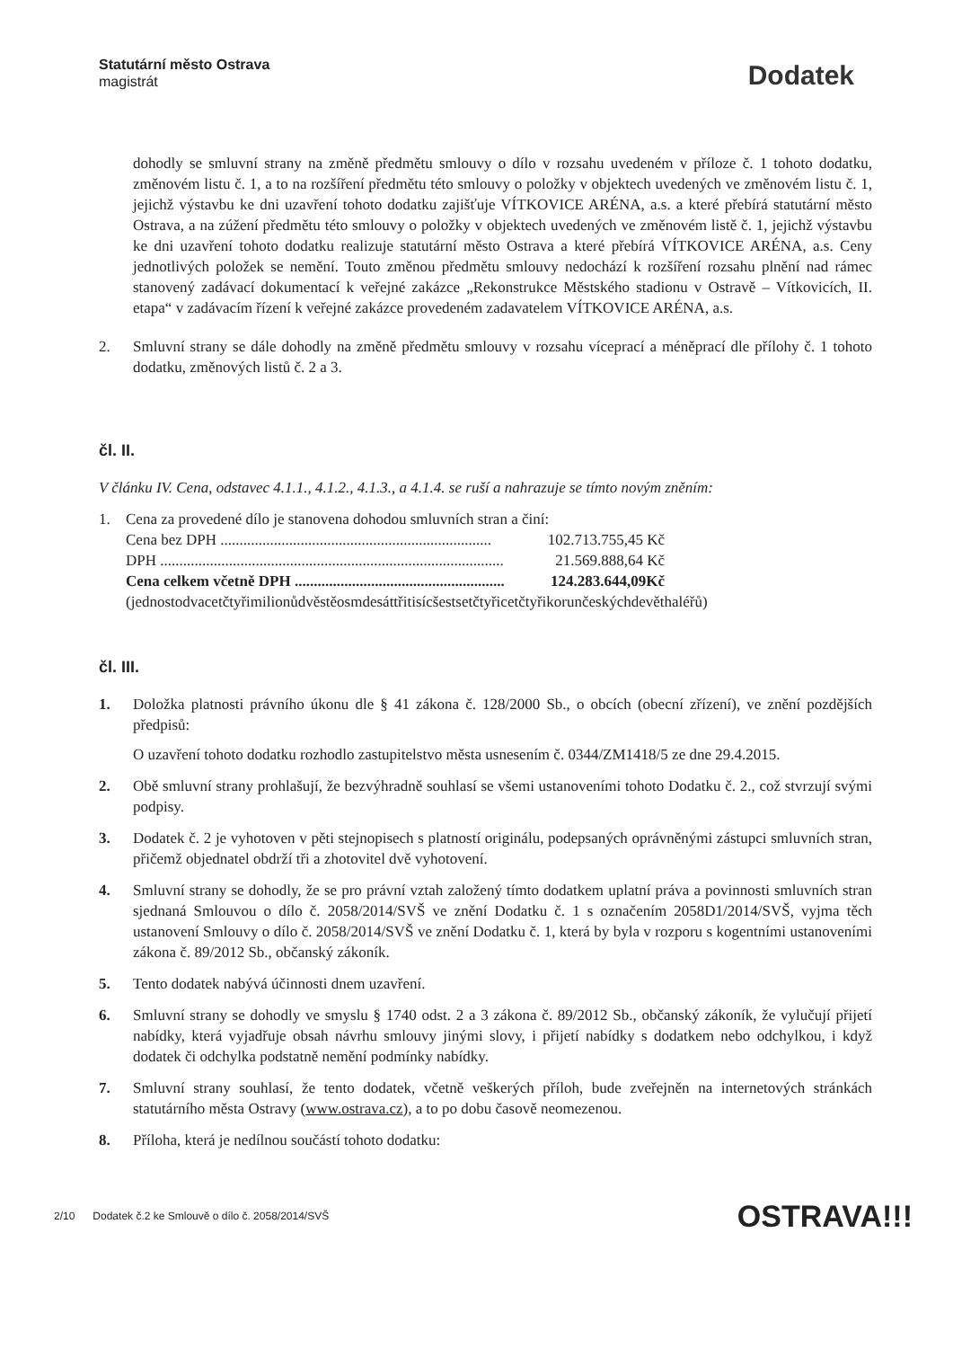Statutární město Ostrava
magistrát
Dodatek
dohodly se smluvní strany na změně předmětu smlouvy o dílo v rozsahu uvedeném v příloze č. 1 tohoto dodatku, změnovém listu č. 1, a to na rozšíření předmětu této smlouvy o položky v objektech uvedených ve změnovém listu č. 1, jejichž výstavbu ke dni uzavření tohoto dodatku zajišťuje VÍTKOVICE ARÉNA, a.s. a které přebírá statutární město Ostrava, a na zúžení předmětu této smlouvy o položky v objektech uvedených ve změnovém listě č. 1, jejichž výstavbu ke dni uzavření tohoto dodatku realizuje statutární město Ostrava a které přebírá VÍTKOVICE ARÉNA, a.s. Ceny jednotlivých položek se nemění. Touto změnou předmětu smlouvy nedochází k rozšíření rozsahu plnění nad rámec stanovený zadávací dokumentací k veřejné zakázce „Rekonstrukce Městského stadionu v Ostravě – Vítkovicích, II. etapa“ v zadávacím řízení k veřejné zakázce provedeném zadavatelem VÍTKOVICE ARÉNA, a.s.
2. Smluvní strany se dále dohodly na změně předmětu smlouvy v rozsahu víceprací a méněprací dle přílohy č. 1 tohoto dodatku, změnových listů č. 2 a 3.
čl. II.
V článku IV. Cena, odstavec 4.1.1., 4.1.2., 4.1.3., a 4.1.4. se ruší a nahrazuje se tímto novým zněním:
1. Cena za provedené dílo je stanovena dohodou smluvních stran a činí:
Cena bez DPH ....................................................................... 102.713.755,45 Kč
DPH .......................................................................................... 21.569.888,64 Kč
Cena celkem včetně DPH ....................................................... 124.283.644,09Kč
(jednostodvacetčtyřimilionůdvěstěosmdesáttřitisícšestsetčtyřicetčtyřikorunčeskýchdevěthaléřů)
čl. III.
1. Doložka platnosti právního úkonu dle § 41 zákona č. 128/2000 Sb., o obcích (obecní zřízení), ve znění pozdějších předpisů:
O uzavření tohoto dodatku rozhodlo zastupitelstvo města usnesením č. 0344/ZM1418/5 ze dne 29.4.2015.
2. Obě smluvní strany prohlašují, že bezvýhradně souhlasí se všemi ustanoveními tohoto Dodatku č. 2., což stvrzují svými podpisy.
3. Dodatek č. 2 je vyhotoven v pěti stejnopisech s platností originálu, podepsaných oprávněnými zástupci smluvních stran, přičemž objednatel obdrží tři a zhotovitel dvě vyhotovení.
4. Smluvní strany se dohodly, že se pro právní vztah založený tímto dodatkem uplatní práva a povinnosti smluvních stran sjednaná Smlouvou o dílo č. 2058/2014/SVŠ ve znění Dodatku č. 1 s označením 2058D1/2014/SVŠ, vyjma těch ustanovení Smlouvy o dílo č. 2058/2014/SVŠ ve znění Dodatku č. 1, která by byla v rozporu s kogentními ustanoveními zákona č. 89/2012 Sb., občanský zákoník.
5. Tento dodatek nabývá účinnosti dnem uzavření.
6. Smluvní strany se dohodly ve smyslu § 1740 odst. 2 a 3 zákona č. 89/2012 Sb., občanský zákoník, že vylučují přijetí nabídky, která vyjadřuje obsah návrhu smlouvy jinými slovy, i přijetí nabídky s dodatkem nebo odchylkou, i když dodatek či odchylka podstatně nemění podmínky nabídky.
7. Smluvní strany souhlasí, že tento dodatek, včetně veškerých příloh, bude zveřejněn na internetových stránkách statutárního města Ostravy (www.ostrava.cz), a to po dobu časově neomezenou.
8. Příloha, která je nedílnou součástí tohoto dodatku:
2/10 Dodatek č.2 ke Smlouvě o dílo č. 2058/2014/SVŠ OSTRAVA!!!